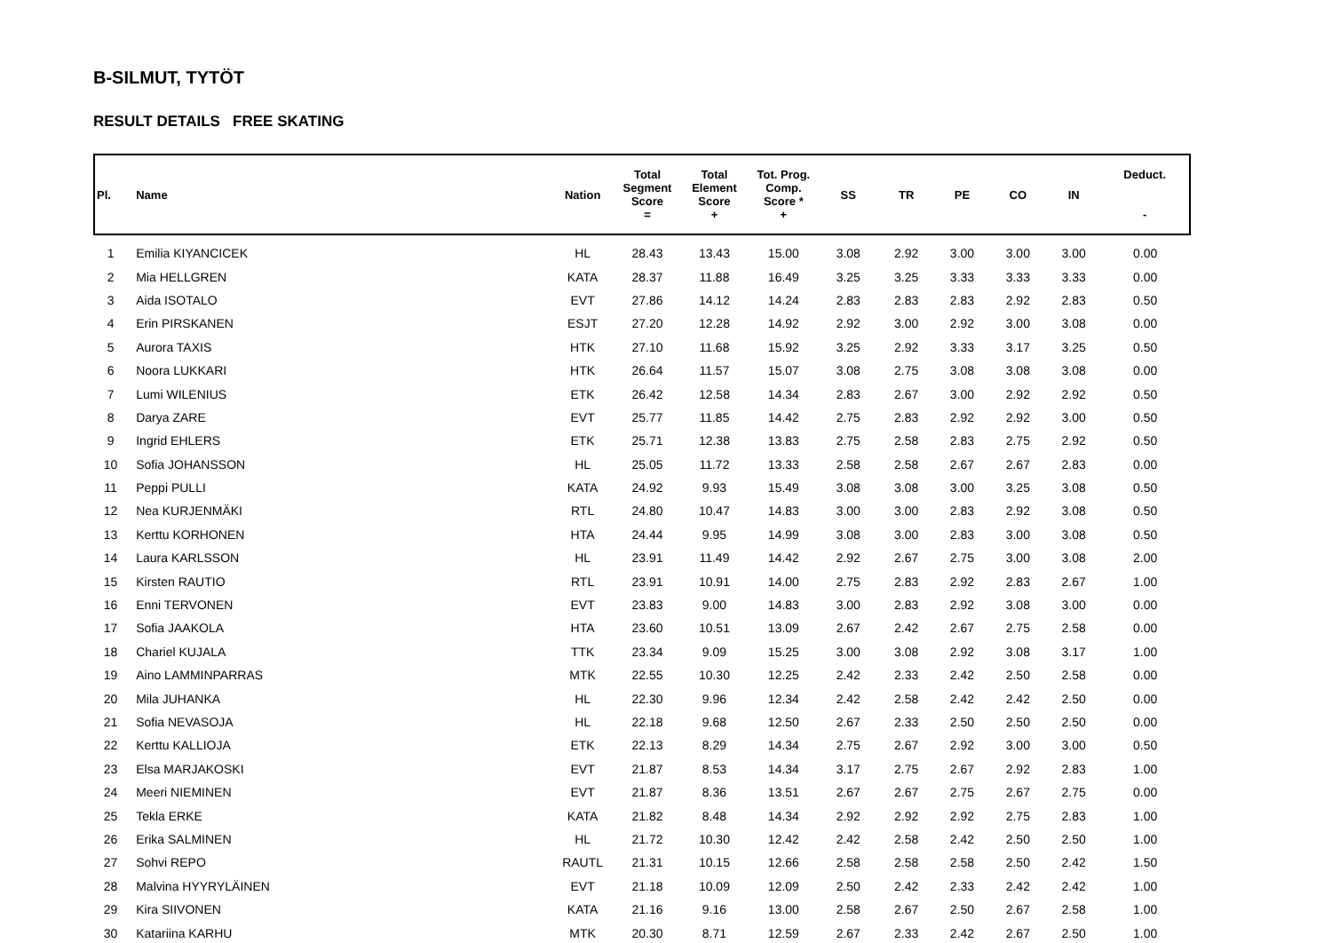B-SILMUT, TYTÖT
RESULT DETAILS FREE SKATING
| Pl. | Name | Nation | Total Segment Score = | Total Element Score + | Tot. Prog. Comp. Score * + | SS | TR | PE | CO | IN | Deduct. - |
| --- | --- | --- | --- | --- | --- | --- | --- | --- | --- | --- | --- |
| 1 | Emilia KIYANCICEK | HL | 28.43 | 13.43 | 15.00 | 3.08 | 2.92 | 3.00 | 3.00 | 3.00 | 0.00 |
| 2 | Mia HELLGREN | KATA | 28.37 | 11.88 | 16.49 | 3.25 | 3.25 | 3.33 | 3.33 | 3.33 | 0.00 |
| 3 | Aida ISOTALO | EVT | 27.86 | 14.12 | 14.24 | 2.83 | 2.83 | 2.83 | 2.92 | 2.83 | 0.50 |
| 4 | Erin PIRSKANEN | ESJT | 27.20 | 12.28 | 14.92 | 2.92 | 3.00 | 2.92 | 3.00 | 3.08 | 0.00 |
| 5 | Aurora TAXIS | HTK | 27.10 | 11.68 | 15.92 | 3.25 | 2.92 | 3.33 | 3.17 | 3.25 | 0.50 |
| 6 | Noora LUKKARI | HTK | 26.64 | 11.57 | 15.07 | 3.08 | 2.75 | 3.08 | 3.08 | 3.08 | 0.00 |
| 7 | Lumi WILENIUS | ETK | 26.42 | 12.58 | 14.34 | 2.83 | 2.67 | 3.00 | 2.92 | 2.92 | 0.50 |
| 8 | Darya ZARE | EVT | 25.77 | 11.85 | 14.42 | 2.75 | 2.83 | 2.92 | 2.92 | 3.00 | 0.50 |
| 9 | Ingrid EHLERS | ETK | 25.71 | 12.38 | 13.83 | 2.75 | 2.58 | 2.83 | 2.75 | 2.92 | 0.50 |
| 10 | Sofia JOHANSSON | HL | 25.05 | 11.72 | 13.33 | 2.58 | 2.58 | 2.67 | 2.67 | 2.83 | 0.00 |
| 11 | Peppi PULLI | KATA | 24.92 | 9.93 | 15.49 | 3.08 | 3.08 | 3.00 | 3.25 | 3.08 | 0.50 |
| 12 | Nea KURJENMÄKI | RTL | 24.80 | 10.47 | 14.83 | 3.00 | 3.00 | 2.83 | 2.92 | 3.08 | 0.50 |
| 13 | Kerttu KORHONEN | HTA | 24.44 | 9.95 | 14.99 | 3.08 | 3.00 | 2.83 | 3.00 | 3.08 | 0.50 |
| 14 | Laura KARLSSON | HL | 23.91 | 11.49 | 14.42 | 2.92 | 2.67 | 2.75 | 3.00 | 3.08 | 2.00 |
| 15 | Kirsten RAUTIO | RTL | 23.91 | 10.91 | 14.00 | 2.75 | 2.83 | 2.92 | 2.83 | 2.67 | 1.00 |
| 16 | Enni TERVONEN | EVT | 23.83 | 9.00 | 14.83 | 3.00 | 2.83 | 2.92 | 3.08 | 3.00 | 0.00 |
| 17 | Sofia JAAKOLA | HTA | 23.60 | 10.51 | 13.09 | 2.67 | 2.42 | 2.67 | 2.75 | 2.58 | 0.00 |
| 18 | Chariel KUJALA | TTK | 23.34 | 9.09 | 15.25 | 3.00 | 3.08 | 2.92 | 3.08 | 3.17 | 1.00 |
| 19 | Aino LAMMINPARRAS | MTK | 22.55 | 10.30 | 12.25 | 2.42 | 2.33 | 2.42 | 2.50 | 2.58 | 0.00 |
| 20 | Mila JUHANKA | HL | 22.30 | 9.96 | 12.34 | 2.42 | 2.58 | 2.42 | 2.42 | 2.50 | 0.00 |
| 21 | Sofia NEVASOJA | HL | 22.18 | 9.68 | 12.50 | 2.67 | 2.33 | 2.50 | 2.50 | 2.50 | 0.00 |
| 22 | Kerttu KALLIOJA | ETK | 22.13 | 8.29 | 14.34 | 2.75 | 2.67 | 2.92 | 3.00 | 3.00 | 0.50 |
| 23 | Elsa MARJAKOSKI | EVT | 21.87 | 8.53 | 14.34 | 3.17 | 2.75 | 2.67 | 2.92 | 2.83 | 1.00 |
| 24 | Meeri NIEMINEN | EVT | 21.87 | 8.36 | 13.51 | 2.67 | 2.67 | 2.75 | 2.67 | 2.75 | 0.00 |
| 25 | Tekla ERKE | KATA | 21.82 | 8.48 | 14.34 | 2.92 | 2.92 | 2.92 | 2.75 | 2.83 | 1.00 |
| 26 | Erika SALMINEN | HL | 21.72 | 10.30 | 12.42 | 2.42 | 2.58 | 2.42 | 2.50 | 2.50 | 1.00 |
| 27 | Sohvi REPO | RAUTL | 21.31 | 10.15 | 12.66 | 2.58 | 2.58 | 2.58 | 2.50 | 2.42 | 1.50 |
| 28 | Malvina HYYRYLÄINEN | EVT | 21.18 | 10.09 | 12.09 | 2.50 | 2.42 | 2.33 | 2.42 | 2.42 | 1.00 |
| 29 | Kira SIIVONEN | KATA | 21.16 | 9.16 | 13.00 | 2.58 | 2.67 | 2.50 | 2.67 | 2.58 | 1.00 |
| 30 | Katariina KARHU | MTK | 20.30 | 8.71 | 12.59 | 2.67 | 2.33 | 2.42 | 2.67 | 2.50 | 1.00 |